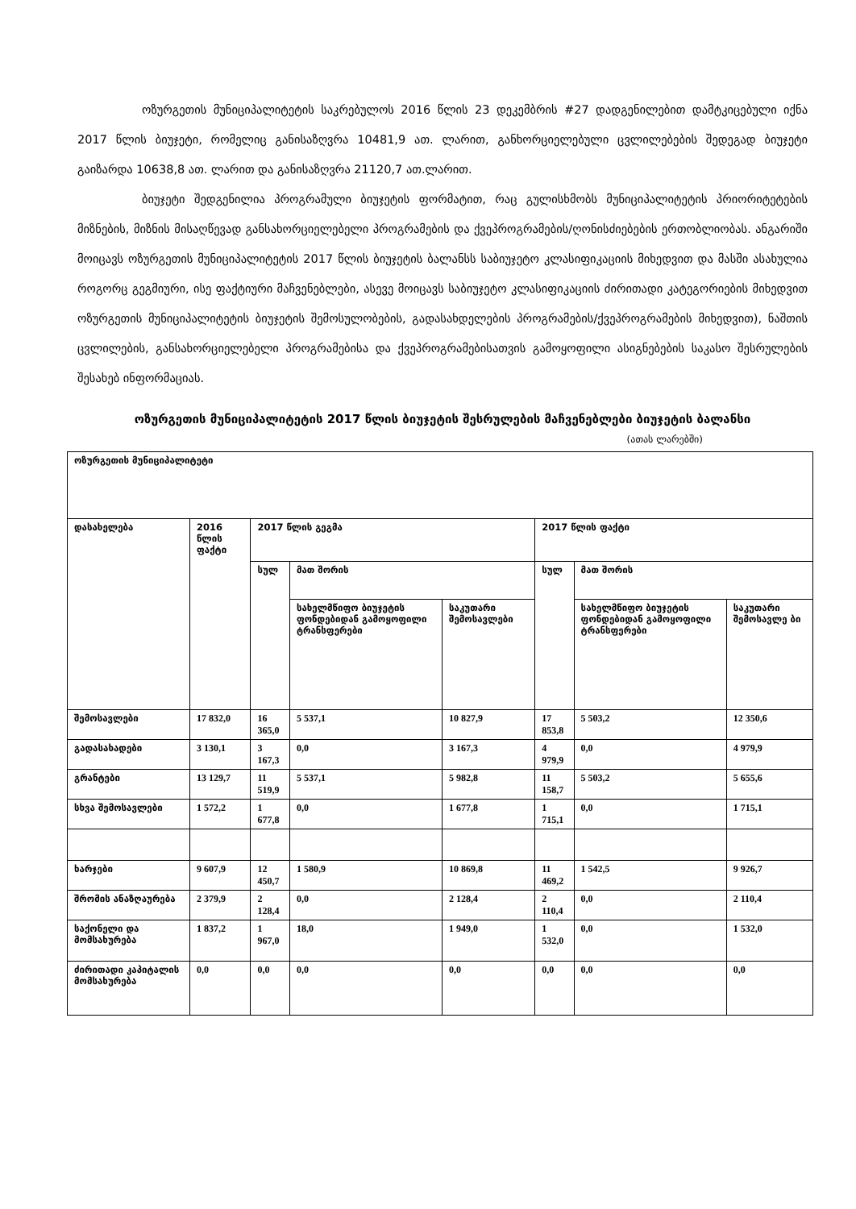ოზურგეთის მუნიციპალიტეტის საკრებულოს 2016 წლის 23 დეკემბრის #27 დადგენილებით დამტკიცებული იქნა 2017 წლის ბიუჯეტი, რომელიც განისაზღვრა 10481,9 ათ. ლარით, განხორციელებული ცვლილებების შედეგად ბიუჯეტი გაიზარდა 10638,8 ათ. ლარით და განისაზღვრა 21120,7 ათ.ლარით.
ბიუჯეტი შედგენილია პროგრამული ბიუჯეტის ფორმატით, რაც გულისხმობს მუნიციპალიტეტის პრიორიტეტების მიზნების, მიზნის მისაღწევად განსახორციელებელი პროგრამების და ქვეპროგრამების/ღონისძიებების ერთობლიობას. ანგარიში მოიცავს ოზურგეთის მუნიციპალიტეტის 2017 წლის ბიუჯეტის ბალანსს საბიუჯეტო კლასიფიკაციის მიხედვით და მასში ასახულია როგორც გეგმიური, ისე ფაქტიური მაჩვენებლები, ასევე მოიცავს საბიუჯეტო კლასიფიკაციის ძირითადი კატეგორიების მიხედვით ოზურგეთის მუნიციპალიტეტის ბიუჯეტის შემოსულობების, გადასახდელების პროგრამების/ქვეპროგრამების მიხედვით), ნაშთის ცვლილების, განსახორციელებელი პროგრამებისა და ქვეპროგრამებისათვის გამოყოფილი ასიგნებების საკასო შესრულების შესახებ ინფორმაციას.
ოზურგეთის მუნიციპალიტეტის 2017 წლის ბიუჯეტის შესრულების მაჩვენებლები ბიუჯეტის ბალანსი
(ათას ლარებში)
| ოზურგეთის მუნიციპალიტეტი | | | | | | | |
| დასახელება | 2016 წლის ფაქტი | 2017 წლის გეგმა | | | 2017 წლის ფაქტი | | |
| | | სულ | მათ შორის | | სულ | მათ შორის | |
| | | | სახელმწიფო ბიუჯეტის ფონდებიდან გამოყოფილი ტრანსფერები | საკუთარი შემოსავლები | | სახელმწიფო ბიუჯეტის ფონდებიდან გამოყოფილი ტრანსფერები | საკუთარი შემოსავლე ბი |
| შემოსავლები | 17 832,0 | 16 365,0 | 5 537,1 | 10 827,9 | 17 853,8 | 5 503,2 | 12 350,6 |
| გადასახადები | 3 130,1 | 3 167,3 | 0,0 | 3 167,3 | 4 979,9 | 0,0 | 4 979,9 |
| გრანტები | 13 129,7 | 11 519,9 | 5 537,1 | 5 982,8 | 11 158,7 | 5 503,2 | 5 655,6 |
| სხვა შემოსავლები | 1 572,2 | 1 677,8 | 0,0 | 1 677,8 | 1 715,1 | 0,0 | 1 715,1 |
| ხარჯები | 9 607,9 | 12 450,7 | 1 580,9 | 10 869,8 | 11 469,2 | 1 542,5 | 9 926,7 |
| შრომის ანაზღაურება | 2 379,9 | 2 128,4 | 0,0 | 2 128,4 | 2 110,4 | 0,0 | 2 110,4 |
| საქონელი და მომსახურება | 1 837,2 | 1 967,0 | 18,0 | 1 949,0 | 1 532,0 | 0,0 | 1 532,0 |
| ძირითადი კაპიტალის მომსახურება | 0,0 | 0,0 | 0,0 | 0,0 | 0,0 | 0,0 | 0,0 |